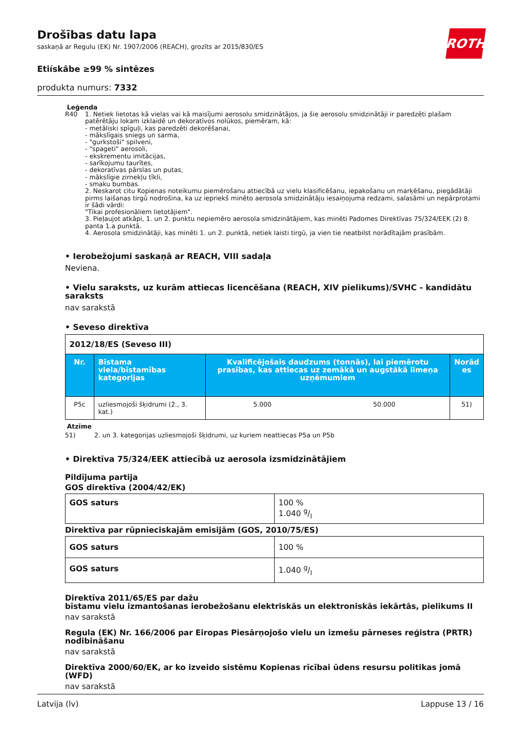ROTH
Drošības datu lapa
saskaņā ar Regulu (EK) Nr. 1907/2006 (REACH), grozīts ar 2015/830/ES
Etiískâbe ≥99 % sintēzes
produkta numurs: 7332
Leģenda
R40 1. Netiek lietotas kā vielas vai kā maisījumi aerosolu smidzinātājos, ja šie aerosolu smidzinātāji ir paredzēti plašam patērētāju lokam izklaidē un dekoratīvos nolūkos, piemēram, kā:
- metāliski spīguļi, kas paredzēti dekorēšanai,
- mākslīgais sniegs un sarma,
- "gurkstoši" spilveni,
- "spageti" aerosoli,
- ekskrementu imitācijas,
- sarīkojumu taurītes,
- dekoratīvas pārslas un putas,
- mākslīgie zirnekļu tīkli,
- smaku bumbas.
2. Neskarot citu Kopienas noteikumu piemērošanu attiecībā uz vielu klasificēšanu, iepakošanu un marķēšanu, piegādātāji pirms laišanas tirgū nodrošina, ka uz iepriekš minēto aerosola smidzinātāju iesaiņojuma redzami, salasāmi un nepārprotami ir šādi vārdi:
"Tikai profesionāliem lietotājiem".
3. Pieļaujot atkāpi, 1. un 2. punktu nepiemēro aerosola smidzinātājiem, kas minēti Padomes Direktīvas 75/324/EEK (2) 8. panta 1.a punktā.
4. Aerosola smidzinātāji, kas minēti 1. un 2. punktā, netiek laisti tirgū, ja vien tie neatbilst norādītajām prasībām.
• Ierobežojumi saskaņā ar REACH, VIII sadaļa
Neviena.
• Vielu saraksts, uz kurām attiecas licencēšana (REACH, XIV pielikums)/SVHC - kandidātu saraksts
nav sarakstā
• Seveso direktīva
| 2012/18/ES (Seveso III) | | | | |
| Nr. | Bīstama viela/bīstamības kategorijas | Kvalificējošais daudzums (tonnās), lai piemērotu prasības, kas attiecas uz zemākā un augstākā līmeņa uzņēmumiem | | Norād es |
| P5c | uzliesmojoši šķidrumi (2., 3. kat.) | 5.000 | 50.000 | 51) |
Atzīme
51) 2. un 3. kategorijas uzliesmojoši šķidrumi, uz kuriem neattiecas P5a un P5b
• Direktīva 75/324/EEK attiecībā uz aerosola izsmidzinātājiem
Pildījuma partija
GOS direktīva (2004/42/EK)
| GOS saturs | 100 % 1.040 g/l |
Direktīva par rūpnieciskajām emisijām (GOS, 2010/75/ES)
| GOS saturs | 100 % |
| GOS saturs | 1.040 g/l |
Direktīva 2011/65/ES par dažu
bīstamu vielu izmantošanas ierobežošanu elektriskās un elektroniskās iekārtās, pielikums II
nav sarakstā
Regula (EK) Nr. 166/2006 par Eiropas Piesārņojošo vielu un izmešu pārneses reģistra (PRTR) nodibināšanu
nav sarakstā
Direktīva 2000/60/EK, ar ko izveido sistēmu Kopienas rīcībai ūdens resursu politikas jomā (WFD)
nav sarakstā
Latvija (lv) Lappuse 13 / 16